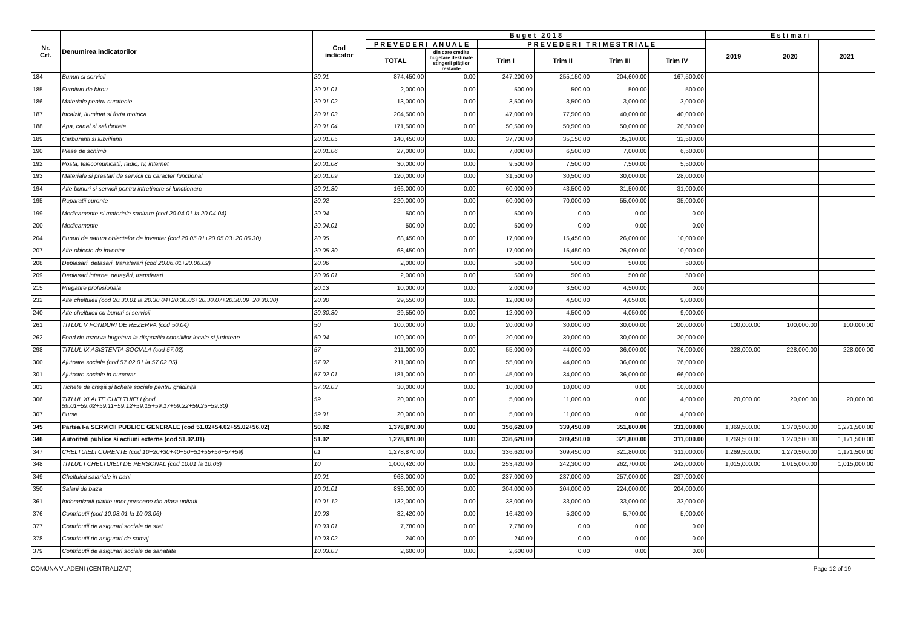| Nr. Crt. | Denumirea indicatorilor | Cod indicator | B u g e t 2 0 1 8 | | | | | | E s t i m a r i | | |
| --- | --- | --- | --- | --- | --- | --- | --- | --- | --- | --- | --- |
| | | | P R E V E D E R I A N U A L E | | P R E V E D E R I T R I M E S T R I A L E | | | | 2019 | 2020 | 2021 |
| | | | TOTAL | din care credite bugetare destinate stingerii plăţilor restante | Trim I | Trim II | Trim III | Trim IV | | | |
| 184 | Bunuri si servicii | 20.01 | 874,450.00 | 0.00 | 247,200.00 | 255,150.00 | 204,600.00 | 167,500.00 | | | |
| 185 | Furnituri de birou | 20.01.01 | 2,000.00 | 0.00 | 500.00 | 500.00 | 500.00 | 500.00 | | | |
| 186 | Materiale pentru curatenie | 20.01.02 | 13,000.00 | 0.00 | 3,500.00 | 3,500.00 | 3,000.00 | 3,000.00 | | | |
| 187 | Incalzit, Iluminat si forta motrica | 20.01.03 | 204,500.00 | 0.00 | 47,000.00 | 77,500.00 | 40,000.00 | 40,000.00 | | | |
| 188 | Apa, canal si salubritate | 20.01.04 | 171,500.00 | 0.00 | 50,500.00 | 50,500.00 | 50,000.00 | 20,500.00 | | | |
| 189 | Carburanti si lubrifianti | 20.01.05 | 140,450.00 | 0.00 | 37,700.00 | 35,150.00 | 35,100.00 | 32,500.00 | | | |
| 190 | Piese de schimb | 20.01.06 | 27,000.00 | 0.00 | 7,000.00 | 6,500.00 | 7,000.00 | 6,500.00 | | | |
| 192 | Posta, telecomunicatii, radio, tv, internet | 20.01.08 | 30,000.00 | 0.00 | 9,500.00 | 7,500.00 | 7,500.00 | 5,500.00 | | | |
| 193 | Materiale si prestari de servicii cu caracter functional | 20.01.09 | 120,000.00 | 0.00 | 31,500.00 | 30,500.00 | 30,000.00 | 28,000.00 | | | |
| 194 | Alte bunuri si servicii pentru intretinere si functionare | 20.01.30 | 166,000.00 | 0.00 | 60,000.00 | 43,500.00 | 31,500.00 | 31,000.00 | | | |
| 195 | Reparatii curente | 20.02 | 220,000.00 | 0.00 | 60,000.00 | 70,000.00 | 55,000.00 | 35,000.00 | | | |
| 199 | Medicamente si materiale sanitare (cod 20.04.01 la 20.04.04) | 20.04 | 500.00 | 0.00 | 500.00 | 0.00 | 0.00 | 0.00 | | | |
| 200 | Medicamente | 20.04.01 | 500.00 | 0.00 | 500.00 | 0.00 | 0.00 | 0.00 | | | |
| 204 | Bunuri de natura obiectelor de inventar (cod 20.05.01+20.05.03+20.05.30) | 20.05 | 68,450.00 | 0.00 | 17,000.00 | 15,450.00 | 26,000.00 | 10,000.00 | | | |
| 207 | Alte obiecte de inventar | 20.05.30 | 68,450.00 | 0.00 | 17,000.00 | 15,450.00 | 26,000.00 | 10,000.00 | | | |
| 208 | Deplasari, detasari, transferari (cod 20.06.01+20.06.02) | 20.06 | 2,000.00 | 0.00 | 500.00 | 500.00 | 500.00 | 500.00 | | | |
| 209 | Deplasari interne, detaşări, transferari | 20.06.01 | 2,000.00 | 0.00 | 500.00 | 500.00 | 500.00 | 500.00 | | | |
| 215 | Pregatire profesionala | 20.13 | 10,000.00 | 0.00 | 2,000.00 | 3,500.00 | 4,500.00 | 0.00 | | | |
| 232 | Alte cheltuieli (cod 20.30.01 la 20.30.04+20.30.06+20.30.07+20.30.09+20.30.30) | 20.30 | 29,550.00 | 0.00 | 12,000.00 | 4,500.00 | 4,050.00 | 9,000.00 | | | |
| 240 | Alte cheltuieli cu bunuri si servicii | 20.30.30 | 29,550.00 | 0.00 | 12,000.00 | 4,500.00 | 4,050.00 | 9,000.00 | | | |
| 261 | TITLUL V FONDURI DE REZERVA (cod 50.04) | 50 | 100,000.00 | 0.00 | 20,000.00 | 30,000.00 | 30,000.00 | 20,000.00 | 100,000.00 | 100,000.00 | 100,000.00 |
| 262 | Fond de rezerva bugetara la dispozitia consiliilor locale si judetene | 50.04 | 100,000.00 | 0.00 | 20,000.00 | 30,000.00 | 30,000.00 | 20,000.00 | | | |
| 298 | TITLUL IX ASISTENTA SOCIALA (cod 57.02) | 57 | 211,000.00 | 0.00 | 55,000.00 | 44,000.00 | 36,000.00 | 76,000.00 | 228,000.00 | 228,000.00 | 228,000.00 |
| 300 | Ajutoare sociale (cod 57.02.01 la 57.02.05) | 57.02 | 211,000.00 | 0.00 | 55,000.00 | 44,000.00 | 36,000.00 | 76,000.00 | | | |
| 301 | Ajutoare sociale in numerar | 57.02.01 | 181,000.00 | 0.00 | 45,000.00 | 34,000.00 | 36,000.00 | 66,000.00 | | | |
| 303 | Tichete de creşă şi tichete sociale pentru grădiniţă | 57.02.03 | 30,000.00 | 0.00 | 10,000.00 | 10,000.00 | 0.00 | 10,000.00 | | | |
| 306 | TITLUL XI ALTE CHELTUIELI (cod 59.01+59.02+59.11+59.12+59.15+59.17+59.22+59.25+59.30) | 59 | 20,000.00 | 0.00 | 5,000.00 | 11,000.00 | 0.00 | 4,000.00 | 20,000.00 | 20,000.00 | 20,000.00 |
| 307 | Burse | 59.01 | 20,000.00 | 0.00 | 5,000.00 | 11,000.00 | 0.00 | 4,000.00 | | | |
| 345 | Partea I-a SERVICII PUBLICE GENERALE (cod 51.02+54.02+55.02+56.02) | 50.02 | 1,378,870.00 | 0.00 | 356,620.00 | 339,450.00 | 351,800.00 | 331,000.00 | 1,369,500.00 | 1,370,500.00 | 1,271,500.00 |
| 346 | Autoritati publice si actiuni externe (cod 51.02.01) | 51.02 | 1,278,870.00 | 0.00 | 336,620.00 | 309,450.00 | 321,800.00 | 311,000.00 | 1,269,500.00 | 1,270,500.00 | 1,171,500.00 |
| 347 | CHELTUIELI CURENTE (cod 10+20+30+40+50+51+55+56+57+59) | 01 | 1,278,870.00 | 0.00 | 336,620.00 | 309,450.00 | 321,800.00 | 311,000.00 | 1,269,500.00 | 1,270,500.00 | 1,171,500.00 |
| 348 | TITLUL I CHELTUIELI DE PERSONAL (cod 10.01 la 10.03) | 10 | 1,000,420.00 | 0.00 | 253,420.00 | 242,300.00 | 262,700.00 | 242,000.00 | 1,015,000.00 | 1,015,000.00 | 1,015,000.00 |
| 349 | Cheltuieli salariale in bani | 10.01 | 968,000.00 | 0.00 | 237,000.00 | 237,000.00 | 257,000.00 | 237,000.00 | | | |
| 350 | Salarii de baza | 10.01.01 | 836,000.00 | 0.00 | 204,000.00 | 204,000.00 | 224,000.00 | 204,000.00 | | | |
| 361 | Indemnizatii platite unor persoane din afara unitatii | 10.01.12 | 132,000.00 | 0.00 | 33,000.00 | 33,000.00 | 33,000.00 | 33,000.00 | | | |
| 376 | Contributii (cod 10.03.01 la 10.03.06) | 10.03 | 32,420.00 | 0.00 | 16,420.00 | 5,300.00 | 5,700.00 | 5,000.00 | | | |
| 377 | Contributii de asigurari sociale de stat | 10.03.01 | 7,780.00 | 0.00 | 7,780.00 | 0.00 | 0.00 | 0.00 | | | |
| 378 | Contributii de asigurari de somaj | 10.03.02 | 240.00 | 0.00 | 240.00 | 0.00 | 0.00 | 0.00 | | | |
| 379 | Contributii de asigurari sociale de sanatate | 10.03.03 | 2,600.00 | 0.00 | 2,600.00 | 0.00 | 0.00 | 0.00 | | | |
COMUNA VLADENI (CENTRALIZAT) Page 12 of 19